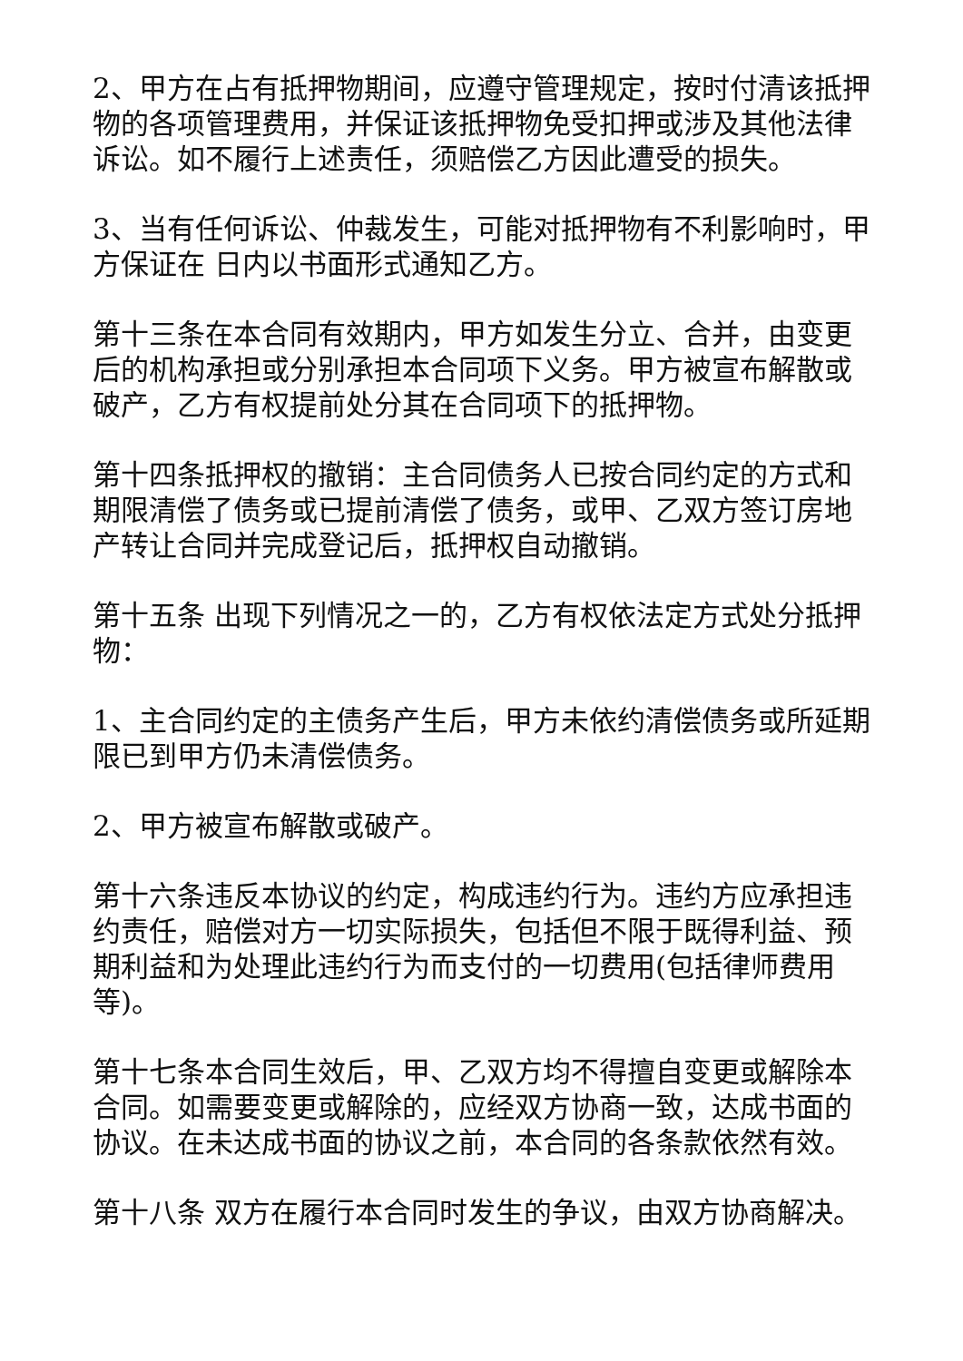2、甲方在占有抵押物期间，应遵守管理规定，按时付清该抵押物的各项管理费用，并保证该抵押物免受扣押或涉及其他法律诉讼。如不履行上述责任，须赔偿乙方因此遭受的损失。
3、当有任何诉讼、仲裁发生，可能对抵押物有不利影响时，甲方保证在 日内以书面形式通知乙方。
第十三条在本合同有效期内，甲方如发生分立、合并，由变更后的机构承担或分别承担本合同项下义务。甲方被宣布解散或破产，乙方有权提前处分其在合同项下的抵押物。
第十四条抵押权的撤销：主合同债务人已按合同约定的方式和期限清偿了债务或已提前清偿了债务，或甲、乙双方签订房地产转让合同并完成登记后，抵押权自动撤销。
第十五条 出现下列情况之一的，乙方有权依法定方式处分抵押物：
1、主合同约定的主债务产生后，甲方未依约清偿债务或所延期限已到甲方仍未清偿债务。
2、甲方被宣布解散或破产。
第十六条违反本协议的约定，构成违约行为。违约方应承担违约责任，赔偿对方一切实际损失，包括但不限于既得利益、预期利益和为处理此违约行为而支付的一切费用(包括律师费用等)。
第十七条本合同生效后，甲、乙双方均不得擅自变更或解除本合同。如需要变更或解除的，应经双方协商一致，达成书面的协议。在未达成书面的协议之前，本合同的各条款依然有效。
第十八条 双方在履行本合同时发生的争议，由双方协商解决。